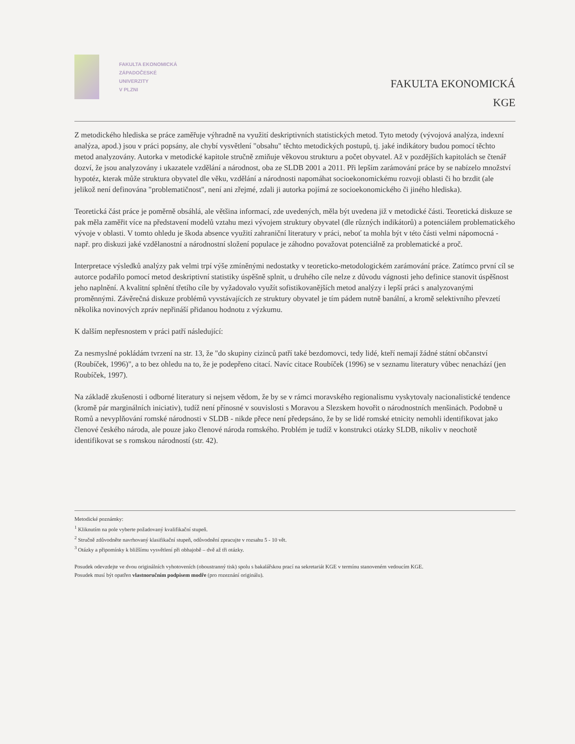FAKULTA EKONOMICKÁ
ZÁPADOČESKÉ
UNIVERZITY
V PLZNI
FAKULTA EKONOMICKÁ
KGE
Z metodického hlediska se práce zaměřuje výhradně na využití deskriptivních statistických metod. Tyto metody (vývojová analýza, indexní analýza, apod.) jsou v práci popsány, ale chybí vysvětlení "obsahu" těchto metodických postupů, tj. jaké indikátory budou pomocí těchto metod analyzovány. Autorka v metodické kapitole stručně zmiňuje věkovou strukturu a počet obyvatel. Až v pozdějších kapitolách se čtenář dozví, že jsou analyzovány i ukazatele vzdělání a národnost, oba ze SLDB 2001 a 2011. Při lepším zarámování práce by se nabízelo množství hypotéz, kterak může struktura obyvatel dle věku, vzdělání a národnosti napomáhat socioekonomickému rozvoji oblasti či ho brzdit (ale jelikož není definována "problematičnost", není ani zřejmé, zdali ji autorka pojímá ze socioekonomického či jiného hlediska).
Teoretická část práce je poměrně obsáhlá, ale většina informací, zde uvedených, měla být uvedena již v metodické části. Teoretická diskuze se pak měla zaměřit více na představení modelů vztahu mezi vývojem struktury obyvatel (dle různých indikátorů) a potenciálem problematického vývoje v oblasti. V tomto ohledu je škoda absence využití zahraniční literatury v práci, neboť ta mohla být v této části velmi nápomocná - např. pro diskuzi jaké vzdělanostní a národnostní složení populace je záhodno považovat potenciálně za problematické a proč.
Interpretace výsledků analýzy pak velmi trpí výše zmíněnými nedostatky v teoreticko-metodologickém zarámování práce. Zatímco první cíl se autorce podařilo pomocí metod deskriptivní statistiky úspěšně splnit, u druhého cíle nelze z důvodu vágnosti jeho definice stanovit úspěšnost jeho naplnění. A kvalitní splnění třetího cíle by vyžadovalo využít sofistikovanějších metod analýzy i lepší práci s analyzovanými proměnnými. Závěrečná diskuze problémů vyvstávajících ze struktury obyvatel je tím pádem nutně banální, a kromě selektivního převzetí několika novinových zpráv nepřináší přidanou hodnotu z výzkumu.
K dalším nepřesnostem v práci patří následující:
Za nesmyslné pokládám tvrzení na str. 13, že "do skupiny cizinců patří také bezdomovci, tedy lidé, kteří nemají žádné státní občanství (Roubíček, 1996)", a to bez ohledu na to, že je podepřeno citací. Navíc citace Roubíček (1996) se v seznamu literatury vůbec nenachází (jen Roubíček, 1997).
Na základě zkušenosti i odborné literatury si nejsem vědom, že by se v rámci moravského regionalismu vyskytovaly nacionalistické tendence (kromě pár marginálních iniciativ), tudíž není přínosné v souvislosti s Moravou a Slezskem hovořit o národnostních menšinách. Podobně u Romů a nevyplňování romské národnosti v SLDB - nikde přece není předepsáno, že by se lidé romské etnicity nemohli identifikovat jako členové českého národa, ale pouze jako členové národa romského. Problém je tudíž v konstrukci otázky SLDB, nikoliv v neochotě identifikovat se s romskou národností (str. 42).
Metodické poznámky:
<sup>1</sup> Kliknutím na pole vyberte požadovaný kvalifikační stupeň.
<sup>2</sup> Stručně zdůvodněte navrhovaný klasifikační stupeň, odůvodnění zpracujte v rozsahu 5 - 10 vět.
<sup>3</sup> Otázky a připomínky k bližšímu vysvětlení při obhajobě – dvě až tři otázky.
Posudek odevzdejte ve dvou originálních vyhotoveních (oboustranný tisk) spolu s bakalářskou prací na sekretariát KGE v termínu stanoveném vedoucím KGE.
Posudek musí být opatřen vlastnoručním podpisem modře (pro rozeznání originálu).